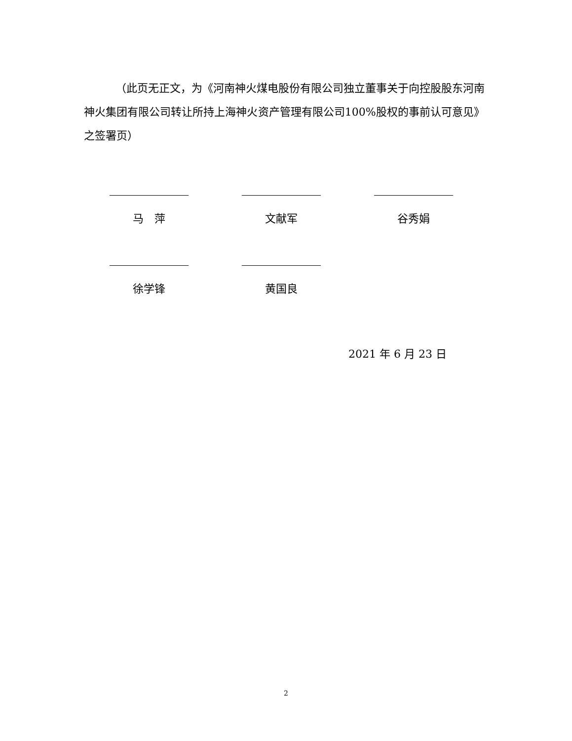（此页无正文，为《河南神火煤电股份有限公司独立董事关于向控股股东河南神火集团有限公司转让所持上海神火资产管理有限公司100%股权的事前认可意见》之签署页）
马　萍 文献军 谷秀娟
徐学锋 黄国良
2021 年 6 月 23 日
2